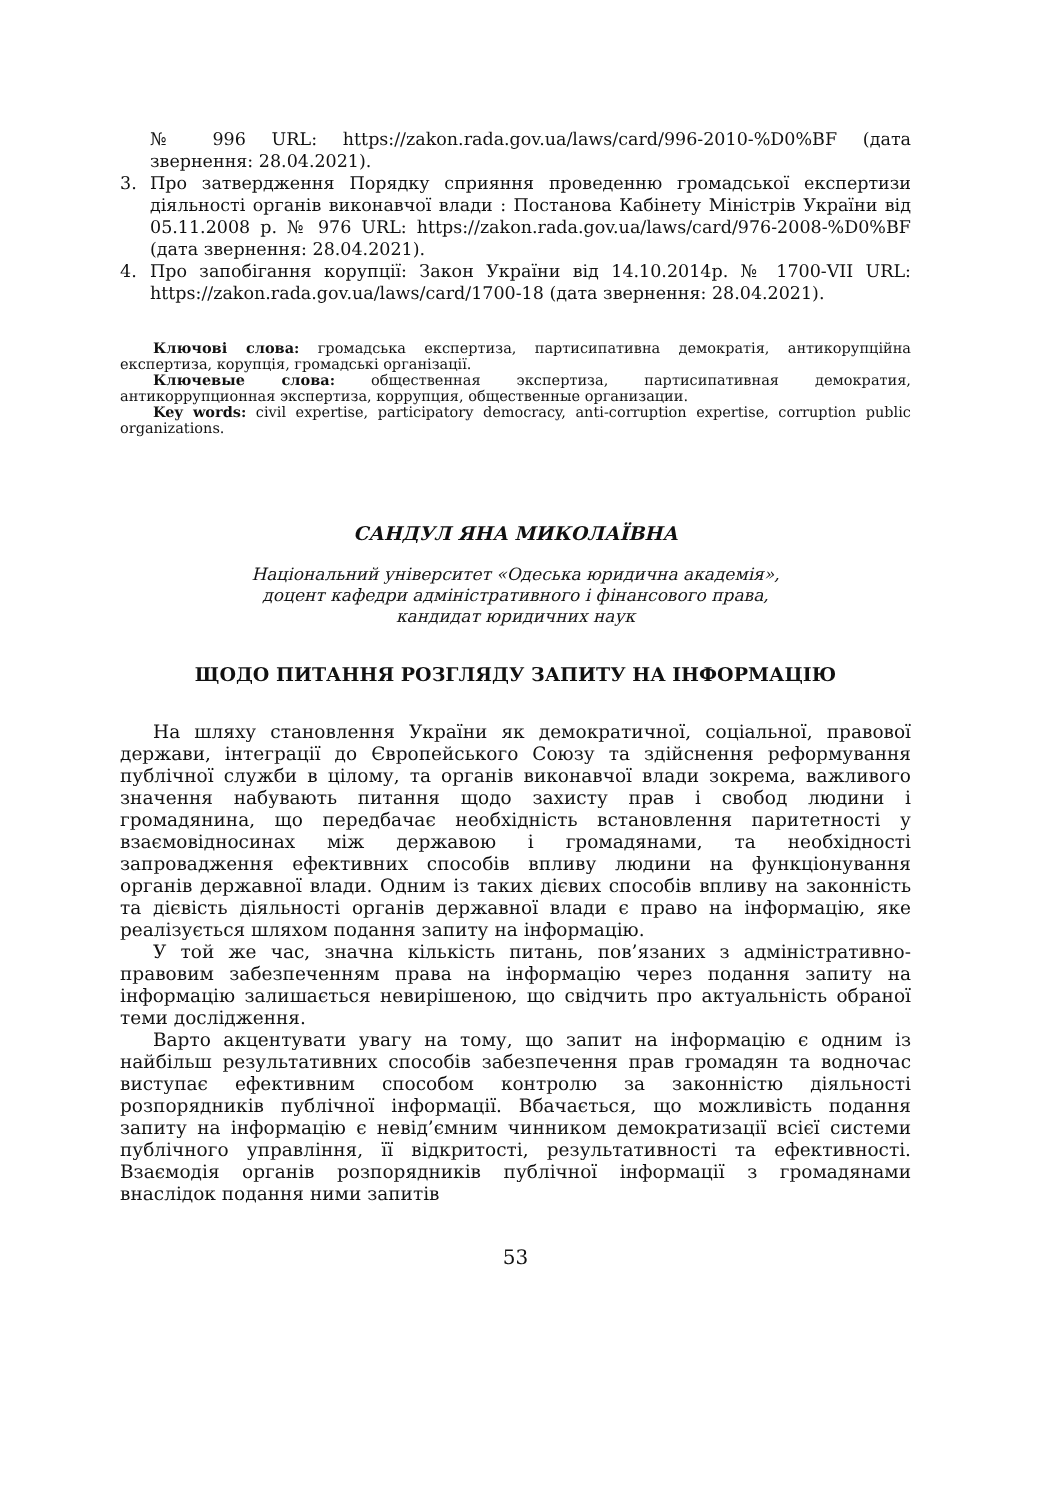№ 996 URL: https://zakon.rada.gov.ua/laws/card/996-2010-%D0%BF (дата звернення: 28.04.2021).
3. Про затвердження Порядку сприяння проведенню громадської експертизи діяльності органів виконавчої влади : Постанова Кабінету Міністрів України від 05.11.2008 р. № 976 URL: https://zakon.rada.gov.ua/laws/card/976-2008-%D0%BF (дата звернення: 28.04.2021).
4. Про запобігання корупції: Закон України від 14.10.2014р. № 1700-VII URL: https://zakon.rada.gov.ua/laws/card/1700-18 (дата звернення: 28.04.2021).
Ключові слова: громадська експертиза, партисипативна демократія, антикорупційна експертиза, корупція, громадські організації.
Ключевые слова: общественная экспертиза, партисипативная демократия, антикоррупционная экспертиза, коррупция, общественные организации.
Key words: civil expertise, participatory democracy, anti-corruption expertise, corruption public organizations.
САНДУЛ ЯНА МИКОЛАЇВНА
Національний університет «Одеська юридична академія»,
доцент кафедри адміністративного і фінансового права,
кандидат юридичних наук
ЩОДО ПИТАННЯ РОЗГЛЯДУ ЗАПИТУ НА ІНФОРМАЦІЮ
На шляху становлення України як демократичної, соціальної, правової держави, інтеграції до Європейського Союзу та здійснення реформування публічної служби в цілому, та органів виконавчої влади зокрема, важливого значення набувають питання щодо захисту прав і свобод людини і громадянина, що передбачає необхідність встановлення паритетності у взаємовідносинах між державою і громадянами, та необхідності запровадження ефективних способів впливу людини на функціонування органів державної влади. Одним із таких дієвих способів впливу на законність та дієвість діяльності органів державної влади є право на інформацію, яке реалізується шляхом подання запиту на інформацію.
У той же час, значна кількість питань, пов’язаних з адміністративно-правовим забезпеченням права на інформацію через подання запиту на інформацію залишається невирішеною, що свідчить про актуальність обраної теми дослідження.
Варто акцентувати увагу на тому, що запит на інформацію є одним із найбільш результативних способів забезпечення прав громадян та водночас виступає ефективним способом контролю за законністю діяльності розпорядників публічної інформації. Вбачається, що можливість подання запиту на інформацію є невід’ємним чинником демократизації всієї системи публічного управління, її відкритості, результативності та ефективності. Взаємодія органів розпорядників публічної інформації з громадянами внаслідок подання ними запитів
53